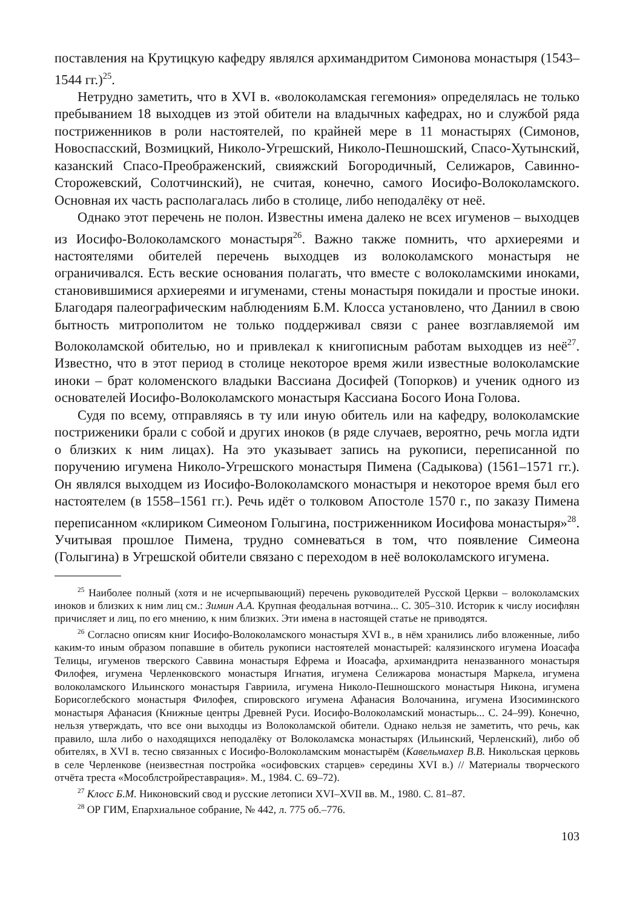поставления на Крутицкую кафедру являлся архимандритом Симонова монастыря (1543–1544 гг.)<sup>25</sup>.
Нетрудно заметить, что в XVI в. «волоколамская гегемония» определялась не только пребыванием 18 выходцев из этой обители на владычных кафедрах, но и службой ряда постриженников в роли настоятелей, по крайней мере в 11 монастырях (Симонов, Новоспасский, Возмицкий, Николо-Угрешский, Николо-Пешношский, Спасо-Хутынский, казанский Спасо-Преображенский, свияжский Богородичный, Селижаров, Савинно-Сторожевский, Солотчинский), не считая, конечно, самого Иосифо-Волоколамского. Основная их часть располагалась либо в столице, либо неподалёку от неё.
Однако этот перечень не полон. Известны имена далеко не всех игуменов – выходцев из Иосифо-Волоколамского монастыря<sup>26</sup>. Важно также помнить, что архиереями и настоятелями обителей перечень выходцев из волоколамского монастыря не ограничивался. Есть веские основания полагать, что вместе с волоколамскими иноками, становившимися архиереями и игуменами, стены монастыря покидали и простые иноки. Благодаря палеографическим наблюдениям Б.М. Клосса установлено, что Даниил в свою бытность митрополитом не только поддерживал связи с ранее возглавляемой им Волоколамской обителью, но и привлекал к книгописным работам выходцев из неё<sup>27</sup>. Известно, что в этот период в столице некоторое время жили известные волоколамские иноки – брат коломенского владыки Вассиана Досифей (Топорков) и ученик одного из основателей Иосифо-Волоколамского монастыря Кассиана Босого Иона Голова.
Судя по всему, отправляясь в ту или иную обитель или на кафедру, волоколамские постриженики брали с собой и других иноков (в ряде случаев, вероятно, речь могла идти о близких к ним лицах). На это указывает запись на рукописи, переписанной по поручению игумена Николо-Угрешского монастыря Пимена (Садыкова) (1561–1571 гг.). Он являлся выходцем из Иосифо-Волоколамского монастыря и некоторое время был его настоятелем (в 1558–1561 гг.). Речь идёт о толковом Апостоле 1570 г., по заказу Пимена переписанном «клириком Симеоном Голыгина, постриженником Иосифова монастыря»<sup>28</sup>. Учитывая прошлое Пимена, трудно сомневаться в том, что появление Симеона (Голыгина) в Угрешской обители связано с переходом в неё волоколамского игумена.
<sup>25</sup> Наиболее полный (хотя и не исчерпывающий) перечень руководителей Русской Церкви – волоколамских иноков и близких к ним лиц см.: Зимин А.А. Крупная феодальная вотчина... С. 305–310. Историк к числу иосифлян причисляет и лиц, по его мнению, к ним близких. Эти имена в настоящей статье не приводятся.
<sup>26</sup> Согласно описям книг Иосифо-Волоколамского монастыря XVI в., в нём хранились либо вложенные, либо каким-то иным образом попавшие в обитель рукописи настоятелей монастырей: калязинского игумена Иоасафа Телицы, игуменов тверского Саввина монастыря Ефрема и Иоасафа, архимандрита неназванного монастыря Филофея, игумена Черленковского монастыря Игнатия, игумена Селижарова монастыря Маркела, игумена волоколамского Ильинского монастыря Гавриила, игумена Николо-Пешношского монастыря Никона, игумена Борисоглебского монастыря Филофея, спировского игумена Афанасия Волочанина, игумена Изосиминского монастыря Афанасия (Книжные центры Древней Руси. Иосифо-Волоколамский монастырь... С. 24–99). Конечно, нельзя утверждать, что все они выходцы из Волоколамской обители. Однако нельзя не заметить, что речь, как правило, шла либо о находящихся неподалёку от Волоколамска монастырях (Ильинский, Черленский), либо об обителях, в XVI в. тесно связанных с Иосифо-Волоколамским монастырём (Кавельмахер В.В. Никольская церковь в селе Черленкове (неизвестная постройка «осифовских старцев» середины XVI в.) // Материалы творческого отчёта треста «Мособлстройреставрация». М., 1984. С. 69–72).
<sup>27</sup> Клосс Б.М. Никоновский свод и русские летописи XVI–XVII вв. М., 1980. С. 81–87.
<sup>28</sup> ОР ГИМ, Епархиальное собрание, № 442, л. 775 об.–776.
103